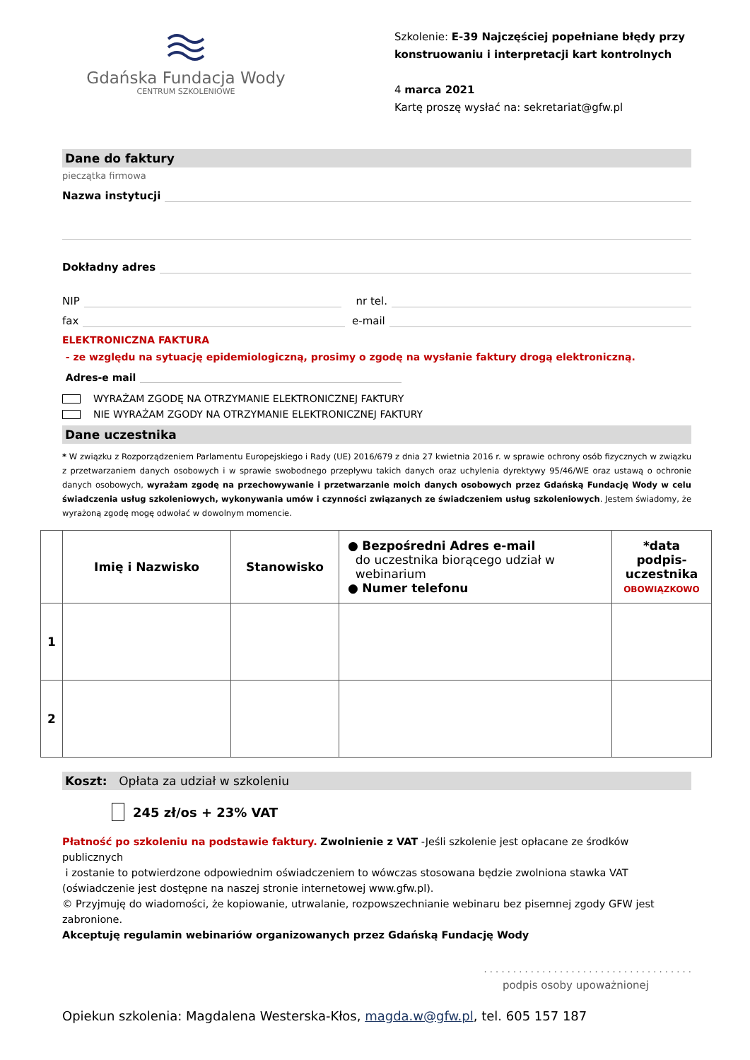Gdańska Fundacja Wody
CENTRUM SZKOLENIOWE
Szkolenie: E-39 Najczęściej popełniane błędy przy konstruowaniu i interpretacji kart kontrolnych
4 marca 2021
Kartę proszę wysłać na: sekretariat@gfw.pl
Dane do faktury
pieczątka firmowa
Nazwa instytucji
Dokładny adres
NIP nr tel.
fax e-mail
ELEKTRONICZNA FAKTURA
- ze względu na sytuację epidemiologiczną, prosimy o zgodę na wysłanie faktury drogą elektroniczną.
Adres-e mail
WYRAŻAM ZGODĘ NA OTRZYMANIE ELEKTRONICZNEJ FAKTURY
NIE WYRAŻAM ZGODY NA OTRZYMANIE ELEKTRONICZNEJ FAKTURY
Dane uczestnika
* W związku z Rozporządzeniem Parlamentu Europejskiego i Rady (UE) 2016/679 z dnia 27 kwietnia 2016 r. w sprawie ochrony osób fizycznych w związku z przetwarzaniem danych osobowych i w sprawie swobodnego przepływu takich danych oraz uchylenia dyrektywy 95/46/WE oraz ustawą o ochronie danych osobowych, wyrażam zgodę na przechowywanie i przetwarzanie moich danych osobowych przez Gdańską Fundację Wody w celu świadczenia usług szkoleniowych, wykonywania umów i czynności związanych ze świadczeniem usług szkoleniowych. Jestem świadomy, że wyrażoną zgodę mogę odwołać w dowolnym momencie.
| | Imię i Nazwisko | Stanowisko | ● Bezpośredni Adres e-mail do uczestnika biorącego udział w webinarium ● Numer telefonu | *data podpis- uczestnika OBOWIĄZKOWO |
| --- | --- | --- | --- | --- |
| 1 | | | | |
| 2 | | | | |
Koszt: Opłata za udział w szkoleniu
245 zł/os + 23% VAT
Płatność po szkoleniu na podstawie faktury. Zwolnienie z VAT -Jeśli szkolenie jest opłacane ze środków publicznych
i zostanie to potwierdzone odpowiednim oświadczeniem to wówczas stosowana będzie zwolniona stawka VAT (oświadczenie jest dostępne na naszej stronie internetowej www.gfw.pl).
© Przyjmuję do wiadomości, że kopiowanie, utrwalanie, rozpowszechnianie webinaru bez pisemnej zgody GFW jest zabronione.
Akceptuję regulamin webinariów organizowanych przez Gdańską Fundację Wody
. . . . . . . . . . . . . . . . . . . . . . . . . . . . . . . . . . . .
podpis osoby upoważnionej
Opiekun szkolenia: Magdalena Westerska-Kłos, magda.w@gfw.pl, tel. 605 157 187